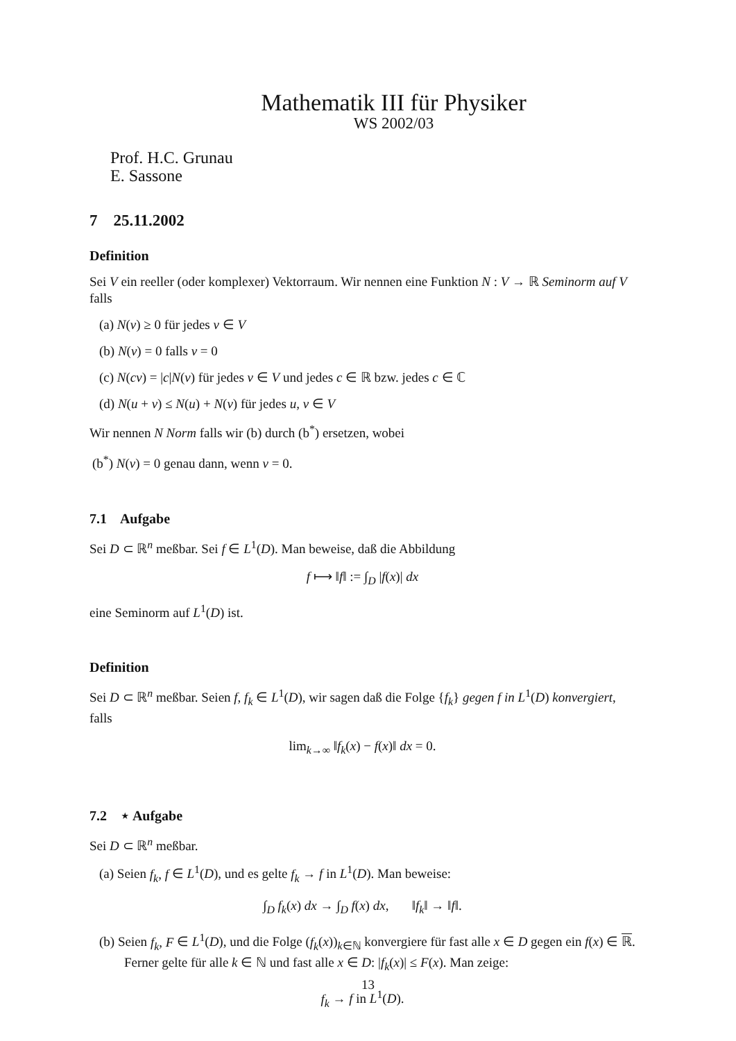Mathematik III für Physiker
WS 2002/03
Prof. H.C. Grunau
E. Sassone
7 25.11.2002
Definition
Sei V ein reeller (oder komplexer) Vektorraum. Wir nennen eine Funktion N : V → ℝ Seminorm auf V falls
(a) N(v) ≥ 0 für jedes v ∈ V
(b) N(v) = 0 falls v = 0
(c) N(cv) = |c|N(v) für jedes v ∈ V und jedes c ∈ ℝ bzw. jedes c ∈ ℂ
(d) N(u + v) ≤ N(u) + N(v) für jedes u, v ∈ V
Wir nennen N Norm falls wir (b) durch (b<sup>*</sup>) ersetzen, wobei
(b<sup>*</sup>) N(v) = 0 genau dann, wenn v = 0.
7.1 Aufgabe
Sei D ⊂ ℝ<sup>n</sup> meßbar. Sei f ∈ L<sup>1</sup>(D). Man beweise, daß die Abbildung
f ⟼ ‖f‖ := ∫<sub>D</sub> |f(x)| dx
eine Seminorm auf L<sup>1</sup>(D) ist.
Definition
Sei D ⊂ ℝ<sup>n</sup> meßbar. Seien f, f<sub>k</sub> ∈ L<sup>1</sup>(D), wir sagen daß die Folge {f<sub>k</sub>} gegen f in L<sup>1</sup>(D) konvergiert, falls
lim<sub>k→∞</sub> ‖f<sub>k</sub>(x) − f(x)‖ dx = 0.
7.2 ⋆ Aufgabe
Sei D ⊂ ℝ<sup>n</sup> meßbar.
(a) Seien f<sub>k</sub>, f ∈ L<sup>1</sup>(D), und es gelte f<sub>k</sub> → f in L<sup>1</sup>(D). Man beweise:
∫<sub>D</sub> f<sub>k</sub>(x) dx → ∫<sub>D</sub> f(x) dx, ‖f<sub>k</sub>‖ → ‖f‖.
(b) Seien f<sub>k</sub>, F ∈ L<sup>1</sup>(D), und die Folge (f<sub>k</sub>(x))<sub>k∈ℕ</sub> konvergiere für fast alle x ∈ D gegen ein f(x) ∈ ℝ. Ferner gelte für alle k ∈ ℕ und fast alle x ∈ D: |f<sub>k</sub>(x)| ≤ F(x). Man zeige:
f<sub>k</sub> → f in L<sup>1</sup>(D).
13